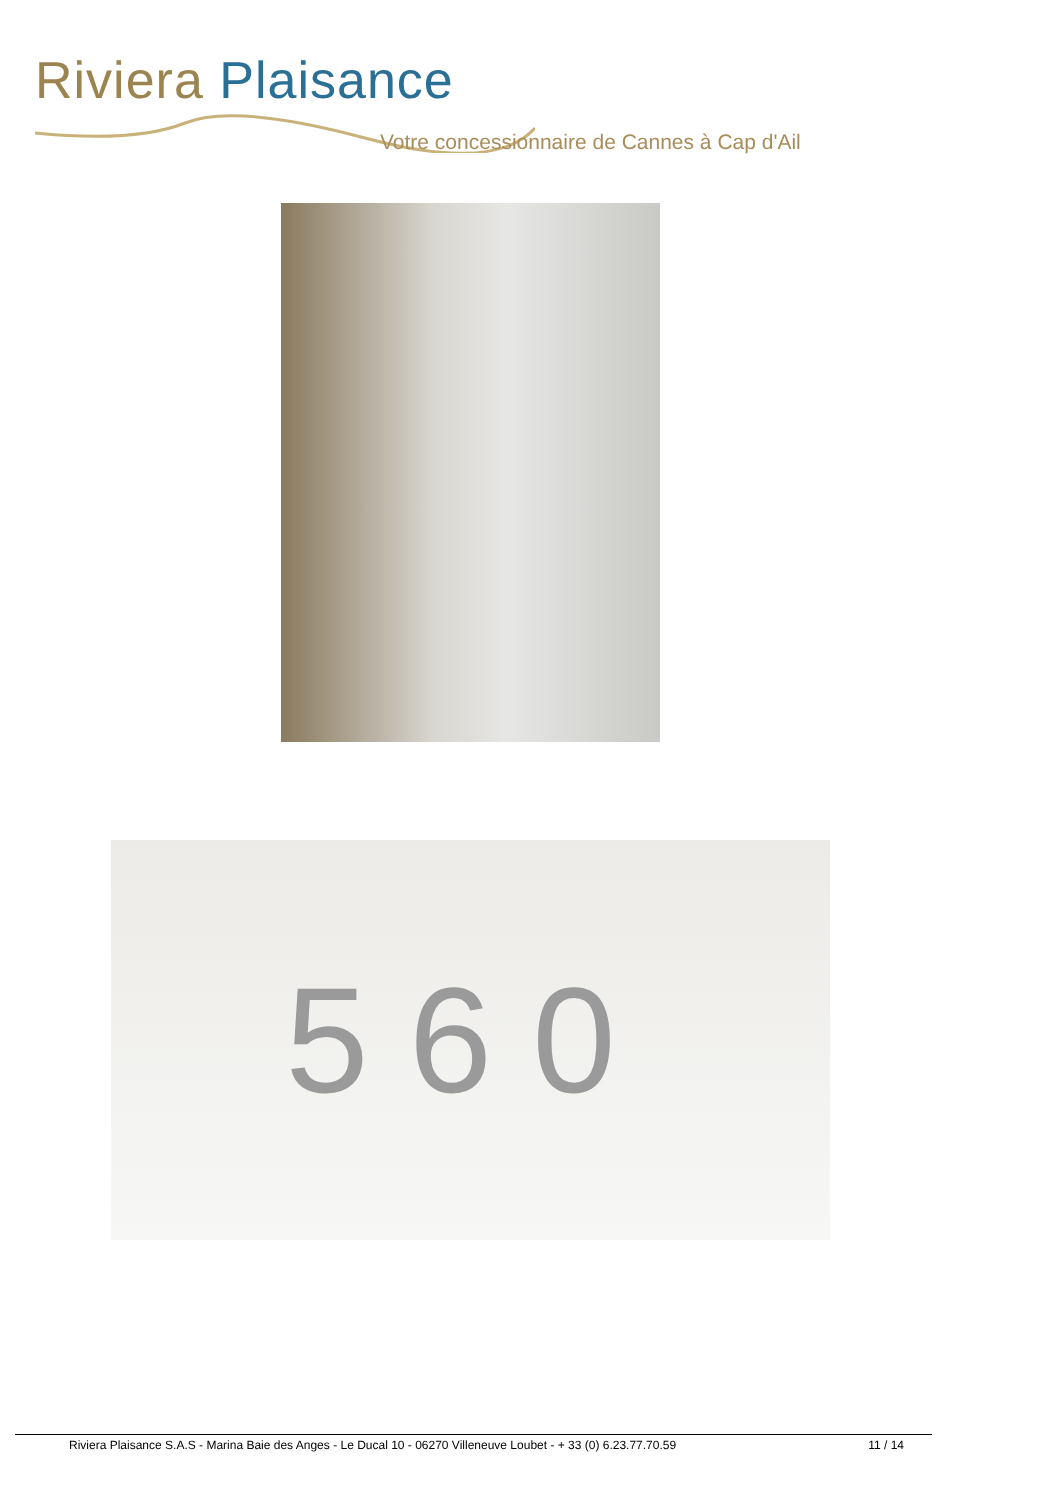Riviera Plaisance
Votre concessionnaire de Cannes à Cap d'Ail
560
Riviera Plaisance S.A.S - Marina Baie des Anges - Le Ducal 10 - 06270 Villeneuve Loubet - + 33 (0) 6.23.77.70.59 11 / 14